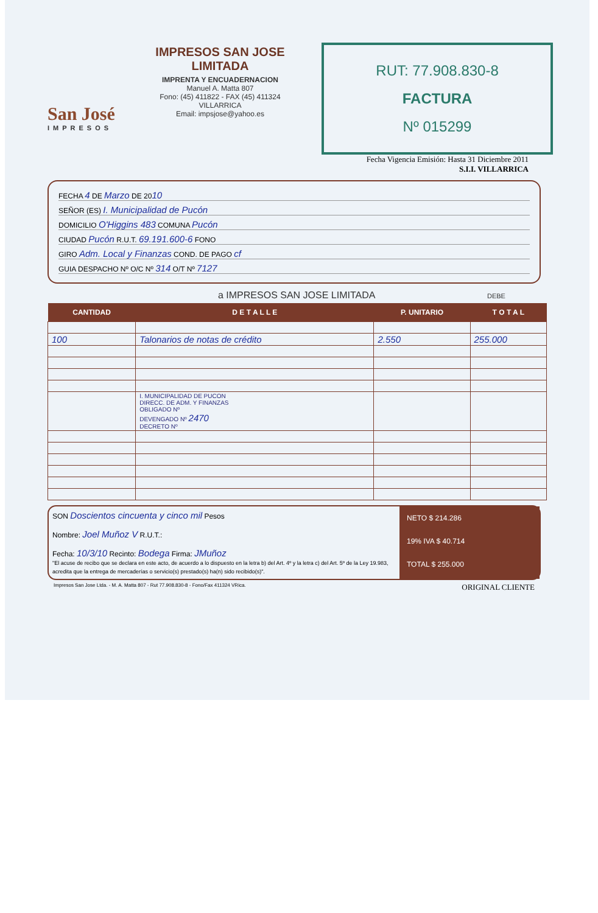San José
IMPRESOS
IMPRESOS SAN JOSE LIMITADA
IMPRENTA Y ENCUADERNACION
Manuel A. Matta 807
Fono: (45) 411822 - FAX (45) 411324
VILLARRICA
Email: impsjose@yahoo.es
RUT: 77.908.830-8
FACTURA
Nº 015299
Fecha Vigencia Emisión: Hasta 31 Diciembre 2011
S.I.I. VILLARRICA
FECHA 4 DE Marzo DE 2010
SEÑOR (ES) I. Municipalidad de Pucón
DOMICILIO O'Higgins 483 COMUNA Pucón
CIUDAD Pucón R.U.T. 69.191.600-6 FONO
GIRO Adm. Local y Finanzas COND. DE PAGO cf
GUIA DESPACHO Nº O/C Nº 314 O/T Nº 7127
a IMPRESOS SAN JOSE LIMITADA DEBE
| CANTIDAD | D E T A L L E | P. UNITARIO | T O T A L |
| --- | --- | --- | --- |
| 100 | Talonarios de notas de crédito | 2.550 | 255.000 |
| | I. MUNICIPALIDAD DE PUCON DIRECC. DE ADM. Y FINANZAS OBLIGADO Nº DEVENGADO Nº 2470 DECRETO Nº | | |
SON Doscientos cincuenta y cinco mil Pesos
Nombre: Joel Muñoz V R.U.T.:
Fecha: 10/3/10 Recinto: Bodega Firma: JMuñoz
"El acuse de recibo que se declara en este acto, de acuerdo a lo dispuesto en la letra b) del Art. 4º y la letra c) del Art. 5º de la Ley 19.983, acredita que la entrega de mercaderías o servicio(s) prestado(s) ha(n) sido recibido(s)".
NETO $ 214.286
19% IVA $ 40.714
TOTAL $ 255.000
Impresos San Jose Ltda. - M. A. Matta 807 - Rut 77.908.830-8 - Fono/Fax 411324 VRica. ORIGINAL CLIENTE